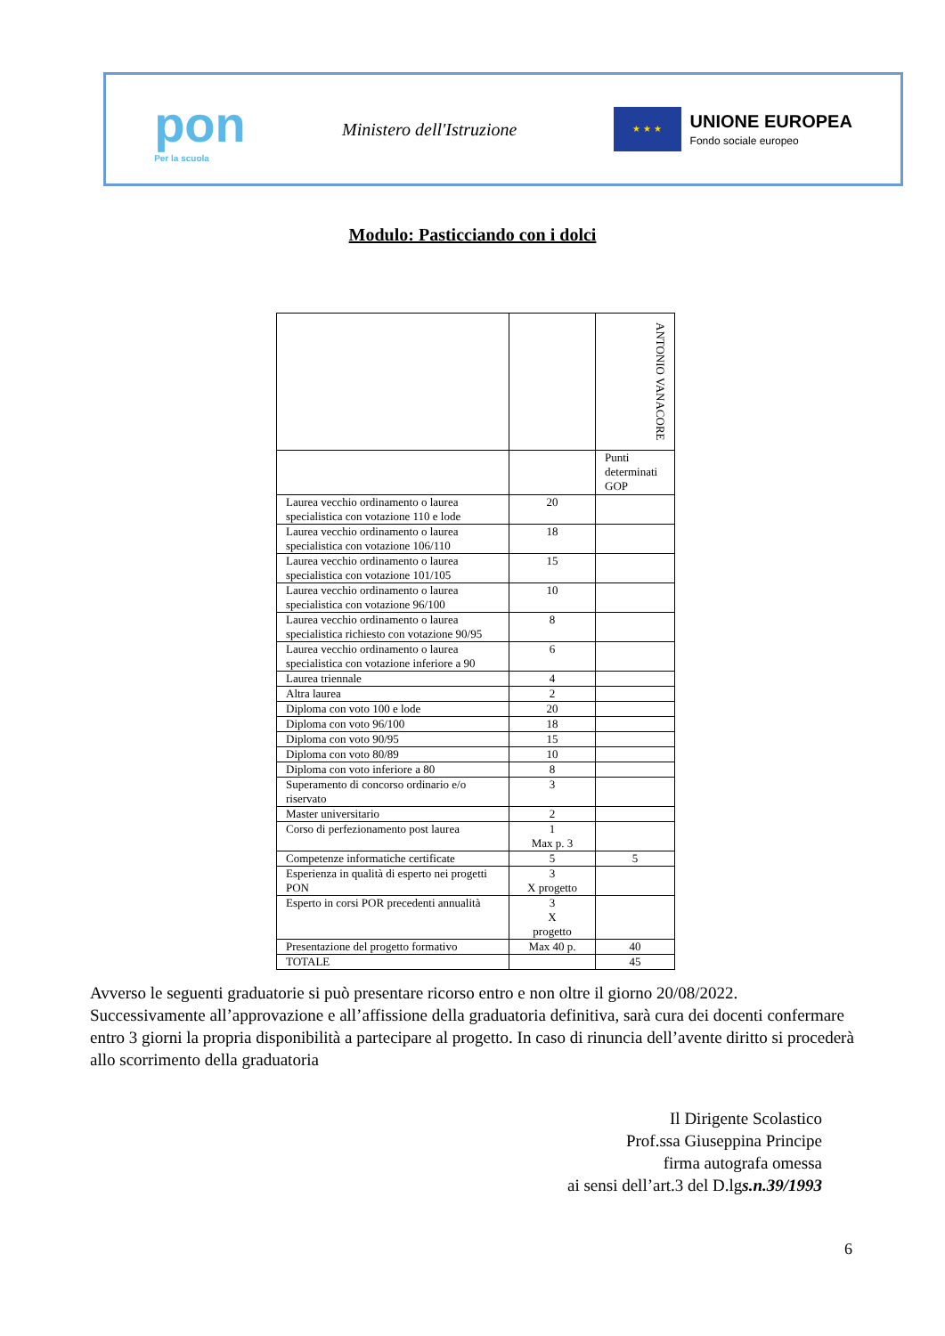pon
Per la scuola
Ministero dell'Istruzione
★ ★ ★
UNIONE EUROPEA
Fondo sociale europeo
Modulo: Pasticciando con i dolci
| | | ANTONIO VANACORE |
| | | Punti determinati GOP |
| Laurea vecchio ordinamento o laurea specialistica con votazione 110 e lode | 20 | |
| Laurea vecchio ordinamento o laurea specialistica con votazione 106/110 | 18 | |
| Laurea vecchio ordinamento o laurea specialistica con votazione 101/105 | 15 | |
| Laurea vecchio ordinamento o laurea specialistica con votazione 96/100 | 10 | |
| Laurea vecchio ordinamento o laurea specialistica richiesto con votazione 90/95 | 8 | |
| Laurea vecchio ordinamento o laurea specialistica con votazione inferiore a 90 | 6 | |
| Laurea triennale | 4 | |
| Altra laurea | 2 | |
| Diploma con voto 100 e lode | 20 | |
| Diploma con voto 96/100 | 18 | |
| Diploma con voto 90/95 | 15 | |
| Diploma con voto 80/89 | 10 | |
| Diploma con voto inferiore a 80 | 8 | |
| Superamento di concorso ordinario e/o riservato | 3 | |
| Master universitario | 2 | |
| Corso di perfezionamento post laurea | 1 Max p. 3 | |
| Competenze informatiche certificate | 5 | 5 |
| Esperienza in qualità di esperto nei progetti PON | 3 X progetto | |
| Esperto in corsi POR precedenti annualità | 3 X progetto | |
| Presentazione del progetto formativo | Max 40 p. | 40 |
| TOTALE | | 45 |
Avverso le seguenti graduatorie si può presentare ricorso entro e non oltre il giorno 20/08/2022. Successivamente all’approvazione e all’affissione della graduatoria definitiva, sarà cura dei docenti confermare entro 3 giorni la propria disponibilità a partecipare al progetto. In caso di rinuncia dell’avente diritto si procederà allo scorrimento della graduatoria
Il Dirigente Scolastico
Prof.ssa Giuseppina Principe
firma autografa omessa
ai sensi dell’art.3 del D.lgs.n.39/1993
6